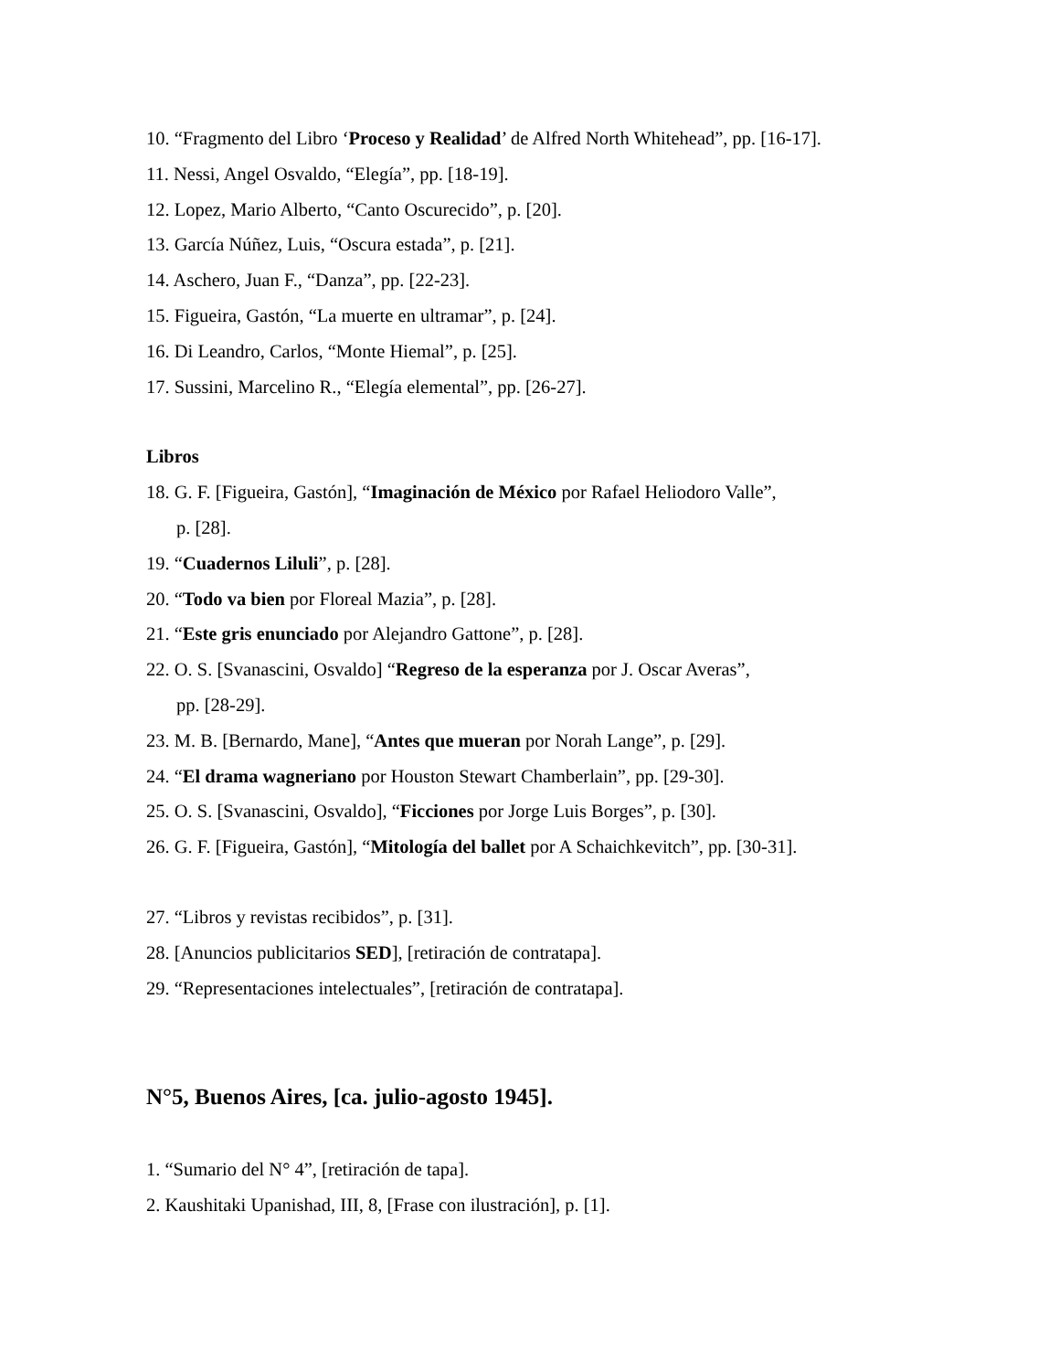10. “Fragmento del Libro ‘Proceso y Realidad’ de Alfred North Whitehead”, pp. [16-17].
11. Nessi, Angel Osvaldo, “Elegía”, pp. [18-19].
12. Lopez, Mario Alberto, “Canto Oscurecido”, p. [20].
13. García Núñez, Luis, “Oscura estada”, p. [21].
14. Aschero, Juan F., “Danza”, pp. [22-23].
15. Figueira, Gastón, “La muerte en ultramar”, p. [24].
16. Di Leandro, Carlos, “Monte Hiemal”, p. [25].
17. Sussini, Marcelino R., “Elegía elemental”, pp. [26-27].
Libros
18. G. F. [Figueira, Gastón], “Imaginación de México por Rafael Heliodoro Valle”,
p. [28].
19. “Cuadernos Liluli”, p. [28].
20. “Todo va bien por Floreal Mazia”, p. [28].
21. “Este gris enunciado por Alejandro Gattone”, p. [28].
22. O. S. [Svanascini, Osvaldo] “Regreso de la esperanza por J. Oscar Averas”,
pp. [28-29].
23. M. B. [Bernardo, Mane], “Antes que mueran por Norah Lange”, p. [29].
24. “El drama wagneriano por Houston Stewart Chamberlain”, pp. [29-30].
25. O. S. [Svanascini, Osvaldo], “Ficciones por Jorge Luis Borges”, p. [30].
26. G. F. [Figueira, Gastón], “Mitología del ballet por A Schaichkevitch”, pp. [30-31].
27. “Libros y revistas recibidos”, p. [31].
28. [Anuncios publicitarios SED], [retiración de contratapa].
29. “Representaciones intelectuales”, [retiración de contratapa].
N°5, Buenos Aires, [ca. julio-agosto 1945].
1. “Sumario del N° 4”, [retiración de tapa].
2. Kaushitaki Upanishad, III, 8, [Frase con ilustración], p. [1].